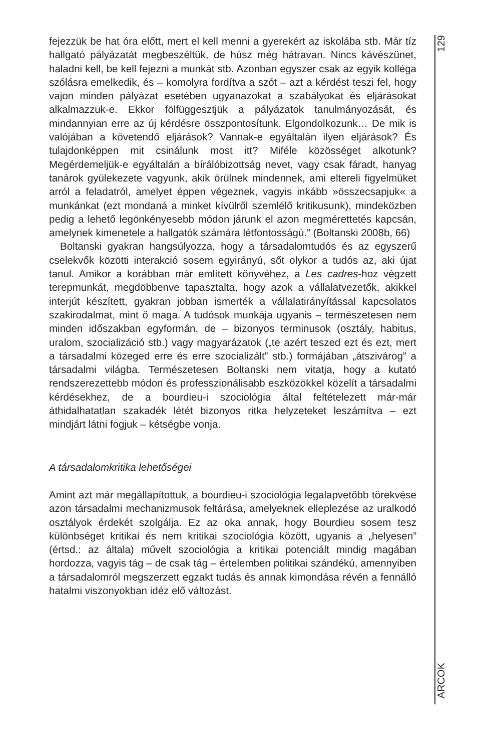fejezzük be hat óra előtt, mert el kell menni a gyerekért az iskolába stb. Már tíz hallgató pályázatát megbeszéltük, de húsz még hátravan. Nincs kávészünet, haladni kell, be kell fejezni a munkát stb. Azonban egyszer csak az egyik kolléga szólásra emelkedik, és – komolyra fordítva a szót – azt a kérdést teszi fel, hogy vajon minden pályázat esetében ugyanazokat a szabályokat és eljárásokat alkalmazzuk-e. Ekkor fölfüggesztjük a pályázatok tanulmányozását, és mindannyian erre az új kérdésre összpontosítunk. Elgondolkozunk… De mik is valójában a követendő eljárások? Vannak-e egyáltalán ilyen eljárások? És tulajdonképpen mit csinálunk most itt? Miféle közösséget alkotunk? Megérdemeljük-e egyáltalán a bírálóbizottság nevet, vagy csak fáradt, hanyag tanárok gyülekezete vagyunk, akik örülnek mindennek, ami eltereli figyelmüket arról a feladatról, amelyet éppen végeznek, vagyis inkább »összecsapjuk« a munkánkat (ezt mondaná a minket kívülről szemlélő kritikusunk), mindeközben pedig a lehető legönkényesebb módon járunk el azon megmérettetés kapcsán, amelynek kimenetele a hallgatók számára létfontosságú.” (Boltanski 2008b, 66)
Boltanski gyakran hangsúlyozza, hogy a társadalomtudós és az egyszerű cselekvők közötti interakció sosem egyirányú, sőt olykor a tudós az, aki újat tanul. Amikor a korábban már említett könyvéhez, a Les cadres-hoz végzett terepmunkát, megdöbbenve tapasztalta, hogy azok a vállalatvezetők, akikkel interjút készített, gyakran jobban ismerték a vállalatirányítással kapcsolatos szakirodalmat, mint ő maga. A tudósok munkája ugyanis – természetesen nem minden időszakban egyformán, de – bizonyos terminusok (osztály, habitus, uralom, szocializáció stb.) vagy magyarázatok („te azért teszed ezt és ezt, mert a társadalmi közeged erre és erre szocializált” stb.) formájában „átszivárog” a társadalmi világba. Természetesen Boltanski nem vitatja, hogy a kutató rendszerezettebb módon és professzionálisabb eszközökkel közelít a társadalmi kérdésekhez, de a bourdieu-i szociológia által feltételezett már-már áthidalhatatlan szakadék létét bizonyos ritka helyzeteket leszámítva – ezt mindjárt látni fogjuk – kétségbe vonja.
A társadalomkritika lehetőségei
Amint azt már megállapítottuk, a bourdieu-i szociológia legalapvetőbb törekvése azon társadalmi mechanizmusok feltárása, amelyeknek elleplezése az uralkodó osztályok érdekét szolgálja. Ez az oka annak, hogy Bourdieu sosem tesz különbséget kritikai és nem kritikai szociológia között, ugyanis a „helyesen” (értsd.: az általa) művelt szociológia a kritikai potenciált mindig magában hordozza, vagyis tág – de csak tág – értelemben politikai szándékú, amennyiben a társadalomról megszerzett egzakt tudás és annak kimondása révén a fennálló hatalmi viszonyokban idéz elő változást.
129
ARCOK